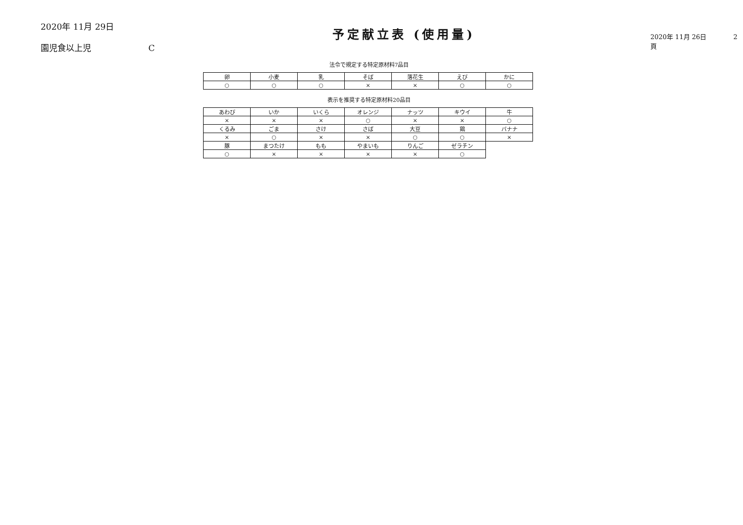2020年 11月 29日
園児食以上児 C
予定献立表 (使用量)
2020年 11月 26日 2頁
法令で規定する特定原材料7品目
| 卵 | 小麦 | 乳 | そば | 落花生 | えび | かに |
| --- | --- | --- | --- | --- | --- | --- |
| ○ | ○ | ○ | × | × | ○ | ○ |
表示を推奨する特定原材料20品目
| あわび | いか | いくら | オレンジ | ナッツ | キウイ | 牛 |
| --- | --- | --- | --- | --- | --- | --- |
| × | × | × | ○ | × | × | ○ |
| くるみ | ごま | さけ | さば | 大豆 | 鶏 | バナナ |
| × | ○ | × | × | ○ | ○ | × |
| 豚 | まつたけ | もも | やまいも | りんご | ゼラチン | |
| ○ | × | × | × | × | ○ | |